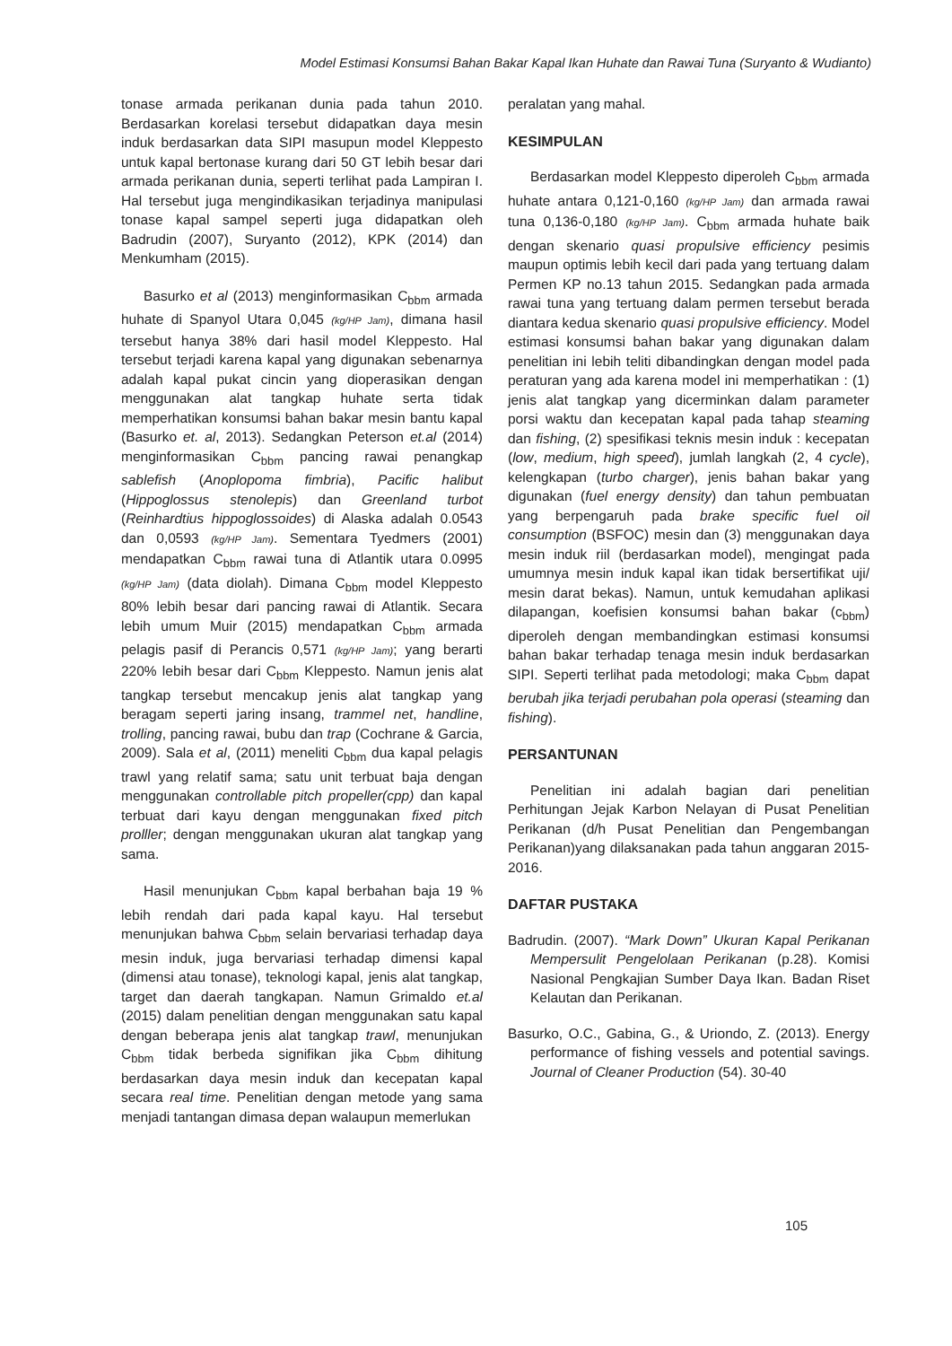Model Estimasi Konsumsi Bahan Bakar Kapal Ikan Huhate dan Rawai Tuna (Suryanto & Wudianto)
tonase armada perikanan dunia pada tahun 2010. Berdasarkan korelasi tersebut didapatkan daya mesin induk berdasarkan data SIPI masupun model Kleppesto untuk kapal bertonase kurang dari 50 GT lebih besar dari armada perikanan dunia, seperti terlihat pada Lampiran I. Hal tersebut juga mengindikasikan terjadinya manipulasi tonase kapal sampel seperti juga didapatkan oleh Badrudin (2007), Suryanto (2012), KPK (2014) dan Menkumham (2015).
Basurko et al (2013) menginformasikan C<sub>bbm</sub> armada huhate di Spanyol Utara 0,045 (kg/HP Jam), dimana hasil tersebut hanya 38% dari hasil model Kleppesto. Hal tersebut terjadi karena kapal yang digunakan sebenarnya adalah kapal pukat cincin yang dioperasikan dengan menggunakan alat tangkap huhate serta tidak memperhatikan konsumsi bahan bakar mesin bantu kapal (Basurko et. al, 2013). Sedangkan Peterson et.al (2014) menginformasikan C<sub>bbm</sub> pancing rawai penangkap sablefish (Anoplopoma fimbria), Pacific halibut (Hippoglossus stenolepis) dan Greenland turbot (Reinhardtius hippoglossoides) di Alaska adalah 0.0543 dan 0,0593 (kg/HP Jam). Sementara Tyedmers (2001) mendapatkan C<sub>bbm</sub> rawai tuna di Atlantik utara 0.0995 (kg/HP Jam) (data diolah). Dimana C<sub>bbm</sub> model Kleppesto 80% lebih besar dari pancing rawai di Atlantik. Secara lebih umum Muir (2015) mendapatkan C<sub>bbm</sub> armada pelagis pasif di Perancis 0,571 (kg/HP Jam); yang berarti 220% lebih besar dari C<sub>bbm</sub> Kleppesto. Namun jenis alat tangkap tersebut mencakup jenis alat tangkap yang beragam seperti jaring insang, trammel net, handline, trolling, pancing rawai, bubu dan trap (Cochrane & Garcia, 2009). Sala et al, (2011) meneliti C<sub>bbm</sub> dua kapal pelagis trawl yang relatif sama; satu unit terbuat baja dengan menggunakan controllable pitch propeller(cpp) dan kapal terbuat dari kayu dengan menggunakan fixed pitch prolller; dengan menggunakan ukuran alat tangkap yang sama.
Hasil menunjukan C<sub>bbm</sub> kapal berbahan baja 19 % lebih rendah dari pada kapal kayu. Hal tersebut menunjukan bahwa C<sub>bbm</sub> selain bervariasi terhadap daya mesin induk, juga bervariasi terhadap dimensi kapal (dimensi atau tonase), teknologi kapal, jenis alat tangkap, target dan daerah tangkapan. Namun Grimaldo et.al (2015) dalam penelitian dengan menggunakan satu kapal dengan beberapa jenis alat tangkap trawl, menunjukan C<sub>bbm</sub> tidak berbeda signifikan jika C<sub>bbm</sub> dihitung berdasarkan daya mesin induk dan kecepatan kapal secara real time. Penelitian dengan metode yang sama menjadi tantangan dimasa depan walaupun memerlukan
peralatan yang mahal.
KESIMPULAN
Berdasarkan model Kleppesto diperoleh C<sub>bbm</sub> armada huhate antara 0,121-0,160 (kg/HP Jam) dan armada rawai tuna 0,136-0,180 (kg/HP Jam). C<sub>bbm</sub> armada huhate baik dengan skenario quasi propulsive efficiency pesimis maupun optimis lebih kecil dari pada yang tertuang dalam Permen KP no.13 tahun 2015. Sedangkan pada armada rawai tuna yang tertuang dalam permen tersebut berada diantara kedua skenario quasi propulsive efficiency. Model estimasi konsumsi bahan bakar yang digunakan dalam penelitian ini lebih teliti dibandingkan dengan model pada peraturan yang ada karena model ini memperhatikan : (1) jenis alat tangkap yang dicerminkan dalam parameter porsi waktu dan kecepatan kapal pada tahap steaming dan fishing, (2) spesifikasi teknis mesin induk : kecepatan (low, medium, high speed), jumlah langkah (2, 4 cycle), kelengkapan (turbo charger), jenis bahan bakar yang digunakan (fuel energy density) dan tahun pembuatan yang berpengaruh pada brake specific fuel oil consumption (BSFOC) mesin dan (3) menggunakan daya mesin induk riil (berdasarkan model), mengingat pada umumnya mesin induk kapal ikan tidak bersertifikat uji/ mesin darat bekas). Namun, untuk kemudahan aplikasi dilapangan, koefisien konsumsi bahan bakar (c<sub>bbm</sub>) diperoleh dengan membandingkan estimasi konsumsi bahan bakar terhadap tenaga mesin induk berdasarkan SIPI. Seperti terlihat pada metodologi; maka C<sub>bbm</sub> dapat berubah jika terjadi perubahan pola operasi (steaming dan fishing).
PERSANTUNAN
Penelitian ini adalah bagian dari penelitian Perhitungan Jejak Karbon Nelayan di Pusat Penelitian Perikanan (d/h Pusat Penelitian dan Pengembangan Perikanan)yang dilaksanakan pada tahun anggaran 2015-2016.
DAFTAR PUSTAKA
Badrudin. (2007). “Mark Down” Ukuran Kapal Perikanan Mempersulit Pengelolaan Perikanan (p.28). Komisi Nasional Pengkajian Sumber Daya Ikan. Badan Riset Kelautan dan Perikanan.
Basurko, O.C., Gabina, G., & Uriondo, Z. (2013). Energy performance of fishing vessels and potential savings. Journal of Cleaner Production (54). 30-40
105